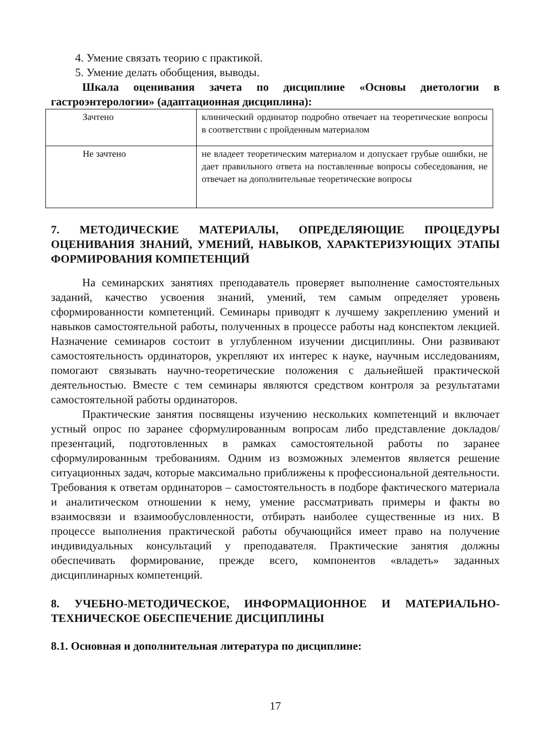4. Умение связать теорию с практикой.
5. Умение делать обобщения, выводы.
Шкала оценивания зачета по дисциплине «Основы диетологии в гастроэнтерологии» (адаптационная дисциплина):
| Зачтено | клинический ординатор подробно отвечает на теоретические вопросы в соответствии с пройденным материалом |
| Не зачтено | не владеет теоретическим материалом и допускает грубые ошибки, не дает правильного ответа на поставленные вопросы собеседования, не отвечает на дополнительные теоретические вопросы |
7. МЕТОДИЧЕСКИЕ МАТЕРИАЛЫ, ОПРЕДЕЛЯЮЩИЕ ПРОЦЕДУРЫ ОЦЕНИВАНИЯ ЗНАНИЙ, УМЕНИЙ, НАВЫКОВ, ХАРАКТЕРИЗУЮЩИХ ЭТАПЫ ФОРМИРОВАНИЯ КОМПЕТЕНЦИЙ
На семинарских занятиях преподаватель проверяет выполнение самостоятельных заданий, качество усвоения знаний, умений, тем самым определяет уровень сформированности компетенций. Семинары приводят к лучшему закреплению умений и навыков самостоятельной работы, полученных в процессе работы над конспектом лекцией. Назначение семинаров состоит в углубленном изучении дисциплины. Они развивают самостоятельность ординаторов, укрепляют их интерес к науке, научным исследованиям, помогают связывать научно-теоретические положения с дальнейшей практической деятельностью. Вместе с тем семинары являются средством контроля за результатами самостоятельной работы ординаторов.
Практические занятия посвящены изучению нескольких компетенций и включает устный опрос по заранее сформулированным вопросам либо представление докладов/презентаций, подготовленных в рамках самостоятельной работы по заранее сформулированным требованиям. Одним из возможных элементов является решение ситуационных задач, которые максимально приближены к профессиональной деятельности. Требования к ответам ординаторов – самостоятельность в подборе фактического материала и аналитическом отношении к нему, умение рассматривать примеры и факты во взаимосвязи и взаимообусловленности, отбирать наиболее существенные из них. В процессе выполнения практической работы обучающийся имеет право на получение индивидуальных консультаций у преподавателя. Практические занятия должны обеспечивать формирование, прежде всего, компонентов «владеть» заданных дисциплинарных компетенций.
8. УЧЕБНО-МЕТОДИЧЕСКОЕ, ИНФОРМАЦИОННОЕ И МАТЕРИАЛЬНО-ТЕХНИЧЕСКОЕ ОБЕСПЕЧЕНИЕ ДИСЦИПЛИНЫ
8.1. Основная и дополнительная литература по дисциплине:
17